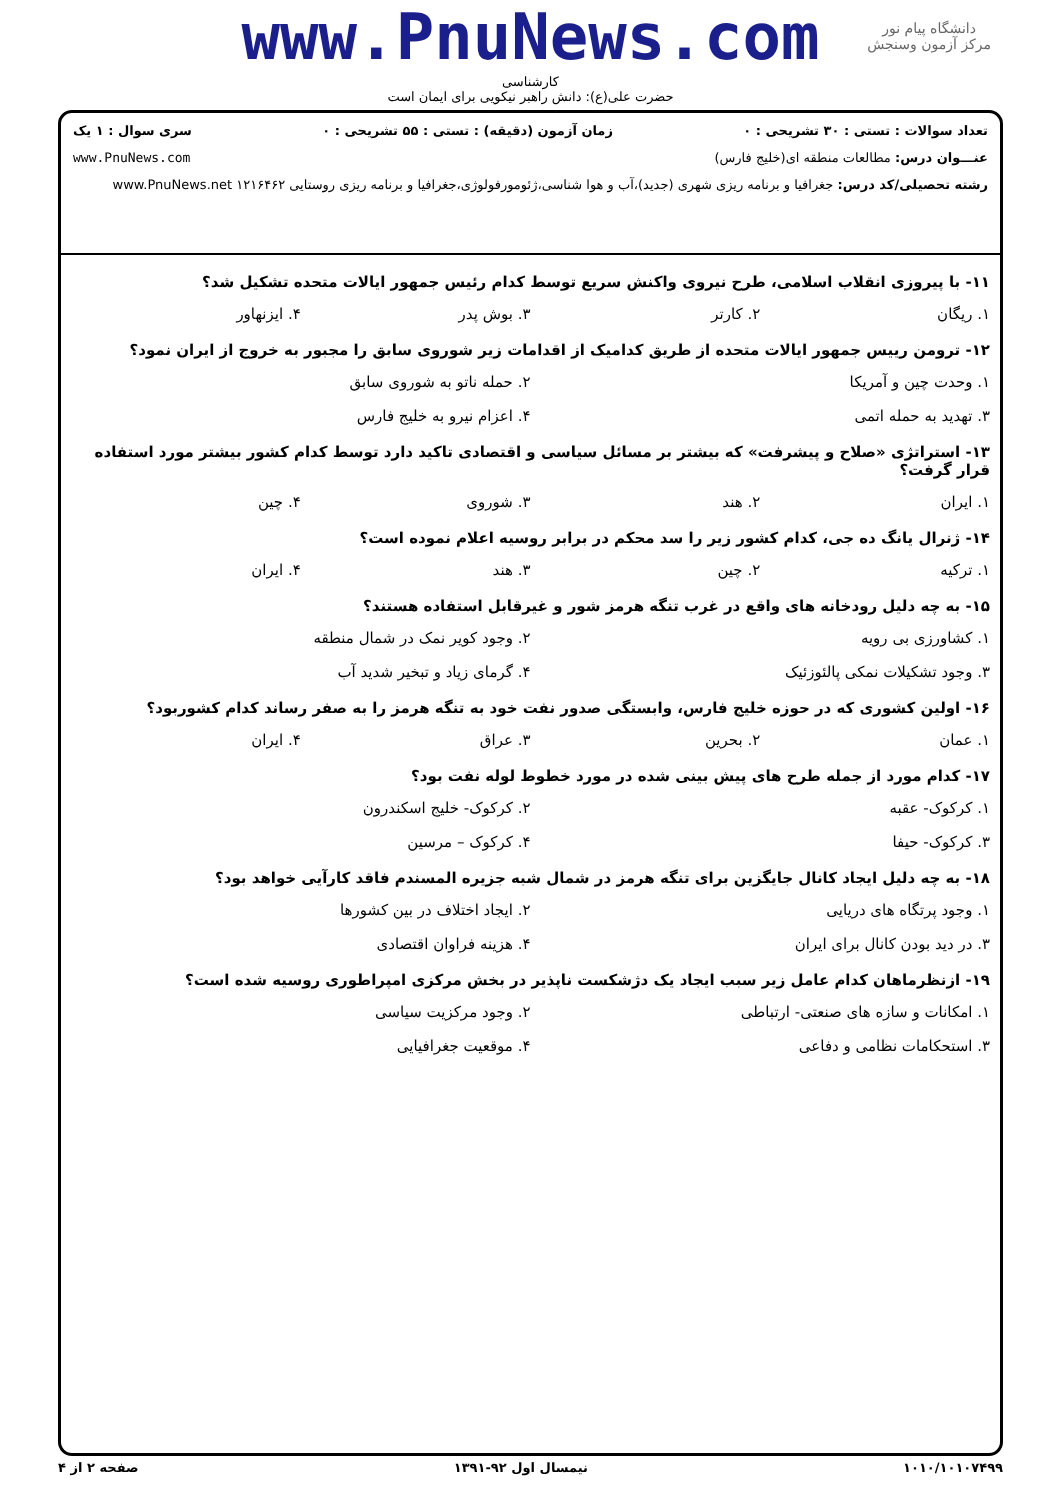دانشگاه پیام نور
مرکز آزمون وسنجش
www.PnuNews.com
کارشناسی
حضرت علی(ع): دانش راهبر نیکویی برای ایمان است
تعداد سوالات : تستی : ۳۰ تشریحی : ۰ زمان آزمون (دقیقه) : تستی : ۵۵ تشریحی : ۰ سری سوال : ۱ یک
عنـــوان درس: مطالعات منطقه ای(خلیج فارس) www.PnuNews.com
رشته تحصیلی/کد درس: جغرافیا و برنامه ریزی شهری (جدید)،آب و هوا شناسی،ژئومورفولوژی،جغرافیا و برنامه ریزی روستایی ۱۲۱۶۴۶۲ www.PnuNews.net
۱۱- با پیروزی انقلاب اسلامی، طرح نیروی واکنش سریع توسط کدام رئیس جمهور ایالات متحده تشکیل شد؟
۱. ریگان ۲. کارتر ۳. بوش پدر ۴. ایزنهاور
۱۲- ترومن رییس جمهور ایالات متحده از طریق کدامیک از اقدامات زیر شوروی سابق را مجبور به خروج از ایران نمود؟
۱. وحدت چین و آمریکا ۲. حمله ناتو به شوروی سابق ۳. تهدید به حمله اتمی ۴. اعزام نیرو به خلیج فارس
۱۳- استراتژی «صلاح و پیشرفت» که بیشتر بر مسائل سیاسی و اقتصادی تاکید دارد توسط کدام کشور بیشتر مورد استفاده قرار گرفت؟
۱. ایران ۲. هند ۳. شوروی ۴. چین
۱۴- ژنرال یانگ ده جی، کدام کشور زیر را سد محکم در برابر روسیه اعلام نموده است؟
۱. ترکیه ۲. چین ۳. هند ۴. ایران
۱۵- به چه دلیل رودخانه های واقع در غرب تنگه هرمز شور و غیرقابل استفاده هستند؟
۱. کشاورزی بی رویه ۲. وجود کویر نمک در شمال منطقه ۳. وجود تشکیلات نمکی پالئوزئیک ۴. گرمای زیاد و تبخیر شدید آب
۱۶- اولین کشوری که در حوزه خلیج فارس، وابستگی صدور نفت خود به تنگه هرمز را به صفر رساند کدام کشوربود؟
۱. عمان ۲. بحرین ۳. عراق ۴. ایران
۱۷- کدام مورد از جمله طرح های پیش بینی شده در مورد خطوط لوله نفت بود؟
۱. کرکوک- عقبه ۲. کرکوک- خلیج اسکندرون ۳. کرکوک- حیفا ۴. کرکوک – مرسین
۱۸- به چه دلیل ایجاد کانال جایگزین برای تنگه هرمز در شمال شبه جزیره المسندم فاقد کارآیی خواهد بود؟
۱. وجود پرتگاه های دریایی ۲. ایجاد اختلاف در بین کشورها ۳. در دید بودن کانال برای ایران ۴. هزینه فراوان اقتصادی
۱۹- ازنظرماهان کدام عامل زیر سبب ایجاد یک دژشکست ناپذیر در بخش مرکزی امپراطوری روسیه شده است؟
۱. امکانات و سازه های صنعتی- ارتباطی ۲. وجود مرکزیت سیاسی ۳. استحکامات نظامی و دفاعی ۴. موقعیت جغرافیایی
۱۰۱۰/۱۰۱۰۷۴۹۹ نیمسال اول ۹۲-۱۳۹۱ صفحه ۲ از ۴